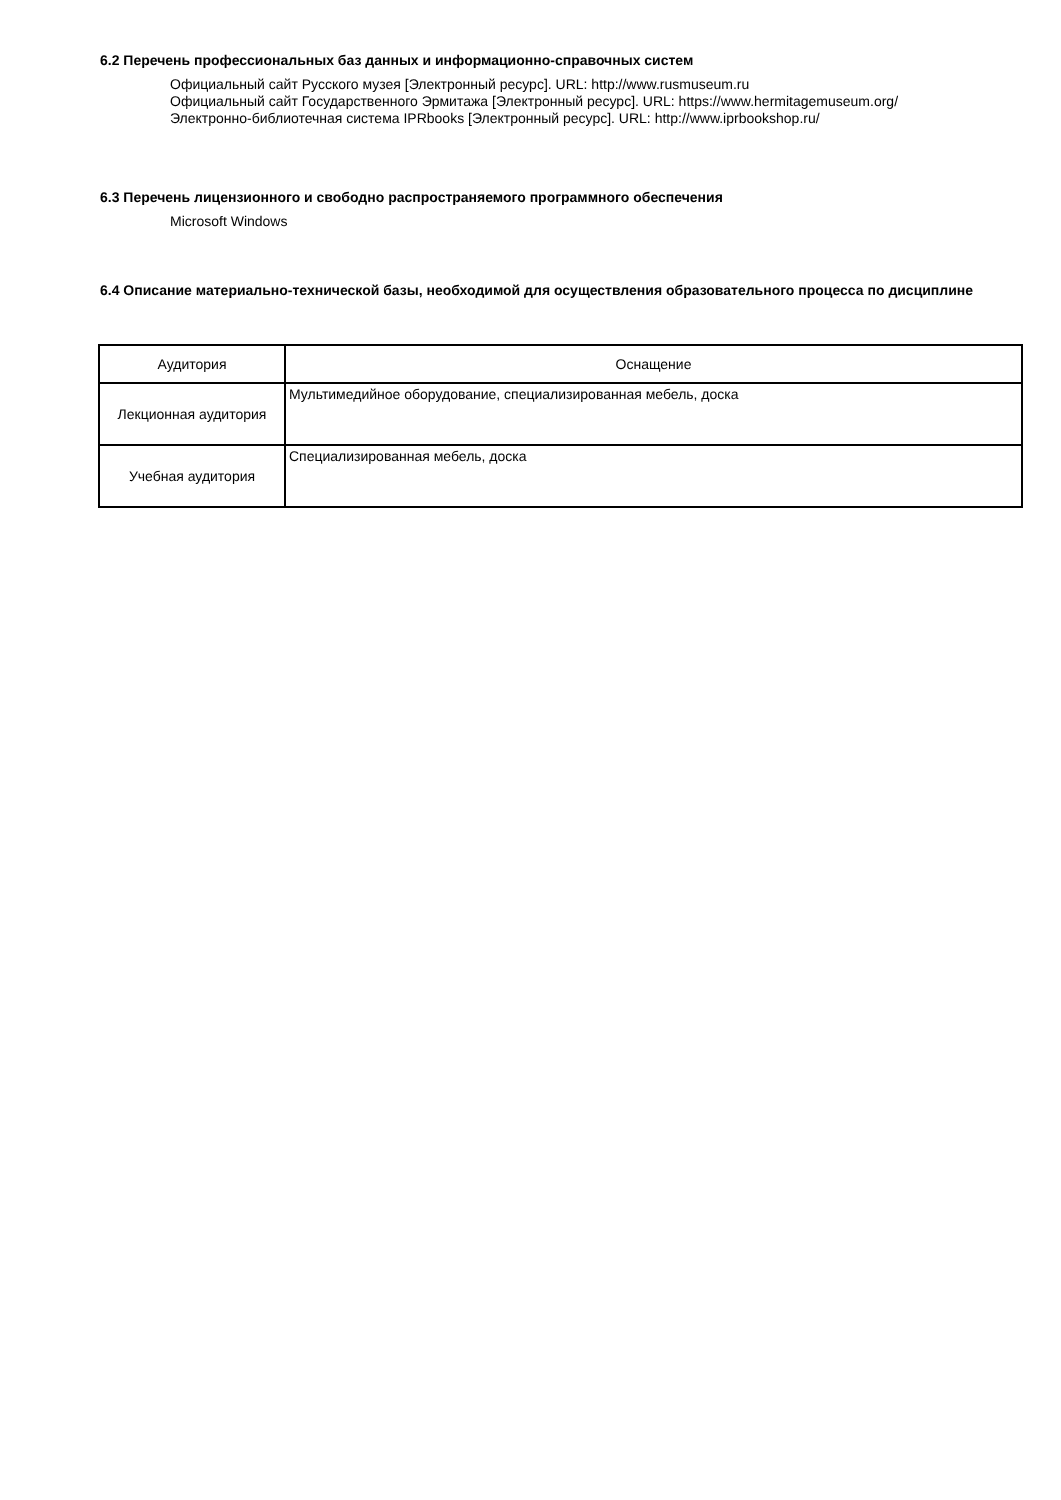6.2 Перечень профессиональных баз данных и информационно-справочных систем
Официальный сайт Русского музея [Электронный ресурс]. URL: http://www.rusmuseum.ru
Официальный сайт Государственного Эрмитажа [Электронный ресурс]. URL: https://www.hermitagemuseum.org/
Электронно-библиотечная система IPRbooks [Электронный ресурс]. URL: http://www.iprbookshop.ru/
6.3 Перечень лицензионного и свободно распространяемого программного обеспечения
Microsoft Windows
6.4 Описание материально-технической базы, необходимой для осуществления образовательного процесса по дисциплине
| Аудитория | Оснащение |
| --- | --- |
| Лекционная аудитория | Мультимедийное оборудование, специализированная мебель, доска |
| Учебная аудитория | Специализированная мебель, доска |